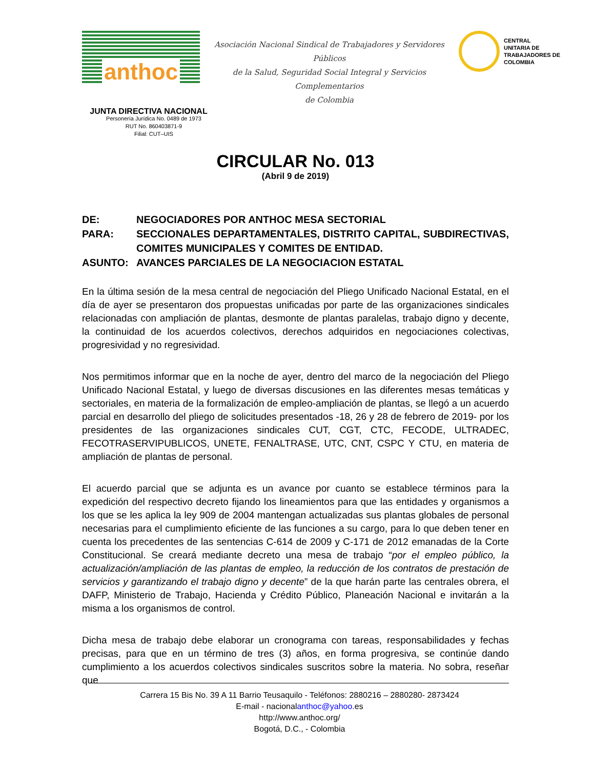anthoc
Asociación Nacional Sindical de Trabajadores y Servidores Públicos
de la Salud, Seguridad Social Integral y Servicios Complementarios
de Colombia
CENTRAL
UNITARIA DE
TRABAJADORES DE
COLOMBIA
JUNTA DIRECTIVA NACIONAL
Personería Jurídica No. 0489 de 1973
RUT No. 860403871-9
Filial: CUT–UIS
CIRCULAR No. 013
(Abril 9 de 2019)
DE: NEGOCIADORES POR ANTHOC MESA SECTORIAL
PARA: SECCIONALES DEPARTAMENTALES, DISTRITO CAPITAL, SUBDIRECTIVAS, COMITES MUNICIPALES Y COMITES DE ENTIDAD.
ASUNTO: AVANCES PARCIALES DE LA NEGOCIACION ESTATAL
En la última sesión de la mesa central de negociación del Pliego Unificado Nacional Estatal, en el día de ayer se presentaron dos propuestas unificadas por parte de las organizaciones sindicales relacionadas con ampliación de plantas, desmonte de plantas paralelas, trabajo digno y decente, la continuidad de los acuerdos colectivos, derechos adquiridos en negociaciones colectivas, progresividad y no regresividad.
Nos permitimos informar que en la noche de ayer, dentro del marco de la negociación del Pliego Unificado Nacional Estatal, y luego de diversas discusiones en las diferentes mesas temáticas y sectoriales, en materia de la formalización de empleo-ampliación de plantas, se llegó a un acuerdo parcial en desarrollo del pliego de solicitudes presentados -18, 26 y 28 de febrero de 2019- por los presidentes de las organizaciones sindicales CUT, CGT, CTC, FECODE, ULTRADEC, FECOTRASERVIPUBLICOS, UNETE, FENALTRASE, UTC, CNT, CSPC Y CTU, en materia de ampliación de plantas de personal.
El acuerdo parcial que se adjunta es un avance por cuanto se establece términos para la expedición del respectivo decreto fijando los lineamientos para que las entidades y organismos a los que se les aplica la ley 909 de 2004 mantengan actualizadas sus plantas globales de personal necesarias para el cumplimiento eficiente de las funciones a su cargo, para lo que deben tener en cuenta los precedentes de las sentencias C-614 de 2009 y C-171 de 2012 emanadas de la Corte Constitucional. Se creará mediante decreto una mesa de trabajo “por el empleo público, la actualización/ampliación de las plantas de empleo, la reducción de los contratos de prestación de servicios y garantizando el trabajo digno y decente” de la que harán parte las centrales obrera, el DAFP, Ministerio de Trabajo, Hacienda y Crédito Público, Planeación Nacional e invitarán a la misma a los organismos de control.
Dicha mesa de trabajo debe elaborar un cronograma con tareas, responsabilidades y fechas precisas, para que en un término de tres (3) años, en forma progresiva, se continúe dando cumplimiento a los acuerdos colectivos sindicales suscritos sobre la materia. No sobra, reseñar que
Carrera 15 Bis No. 39 A 11 Barrio Teusaquilo - Teléfonos: 2880216 – 2880280- 2873424
E-mail - nacionalanthoc@yahoo. es
http://www.anthoc.org/
Bogotá, D.C., - Colombia